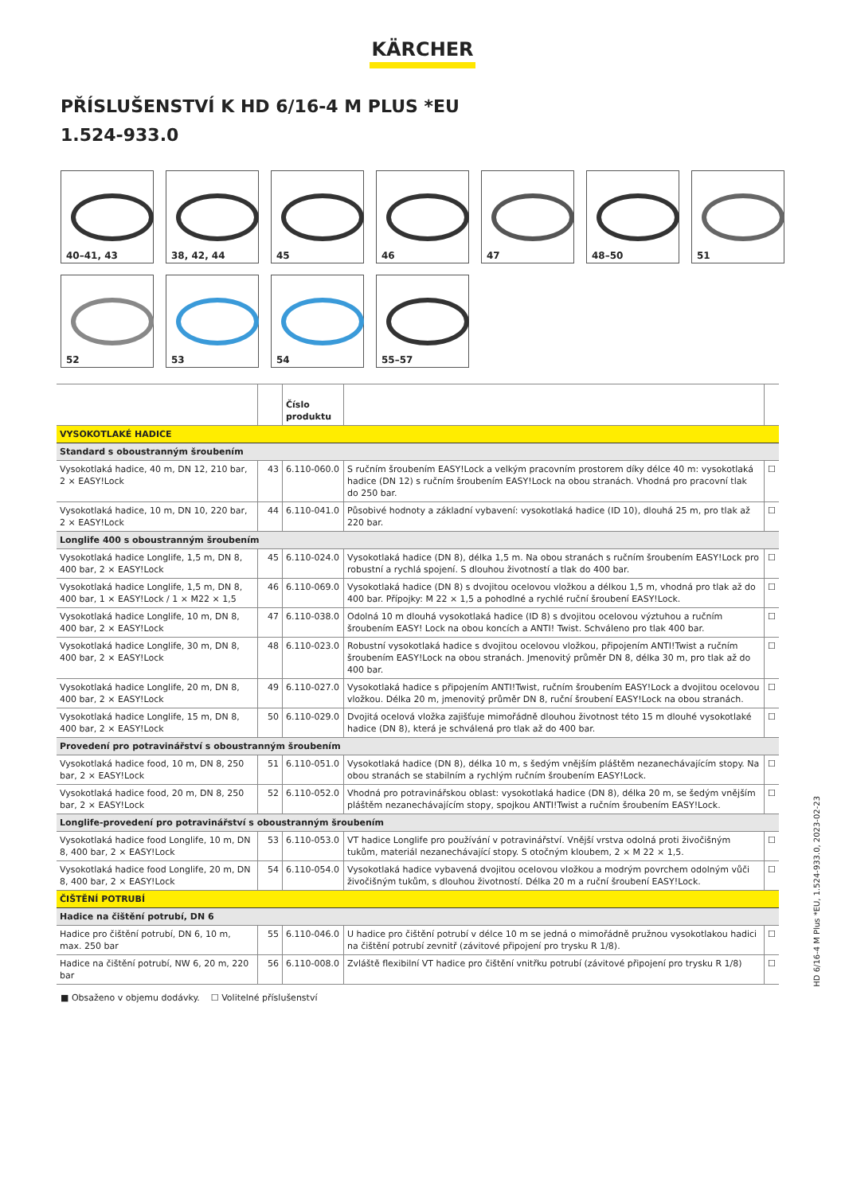KÄRCHER
PŘÍSLUŠENSTVÍ K HD 6/16-4 M PLUS *EU
1.524-933.0
40–41, 43
38, 42, 44
45
46
47
48–50
51
52
53
54
55–57
| | | Číslo produktu | | |
| --- | --- | --- | --- | --- |
| VYSOKOTLAKÉ HADICE | | | | |
| Standard s oboustranným šroubením | | | | |
| Vysokotlaká hadice, 40 m, DN 12, 210 bar, 2 × EASY!Lock | 43 | 6.110-060.0 | S ručním šroubením EASY!Lock a velkým pracovním prostorem díky délce 40 m: vysokotlaká hadice (DN 12) s ručním šroubením EASY!Lock na obou stranách. Vhodná pro pracovní tlak do 250 bar. | ☐ |
| Vysokotlaká hadice, 10 m, DN 10, 220 bar, 2 × EASY!Lock | 44 | 6.110-041.0 | Působivé hodnoty a základní vybavení: vysokotlaká hadice (ID 10), dlouhá 25 m, pro tlak až 220 bar. | ☐ |
| Longlife 400 s oboustranným šroubením | | | | |
| Vysokotlaká hadice Longlife, 1,5 m, DN 8, 400 bar, 2 × EASY!Lock | 45 | 6.110-024.0 | Vysokotlaká hadice (DN 8), délka 1,5 m. Na obou stranách s ručním šroubením EASY!Lock pro robustní a rychlá spojení. S dlouhou životností a tlak do 400 bar. | ☐ |
| Vysokotlaká hadice Longlife, 1,5 m, DN 8, 400 bar, 1 × EASY!Lock / 1 × M22 × 1,5 | 46 | 6.110-069.0 | Vysokotlaká hadice (DN 8) s dvojitou ocelovou vložkou a délkou 1,5 m, vhodná pro tlak až do 400 bar. Přípojky: M 22 × 1,5 a pohodlné a rychlé ruční šroubení EASY!Lock. | ☐ |
| Vysokotlaká hadice Longlife, 10 m, DN 8, 400 bar, 2 × EASY!Lock | 47 | 6.110-038.0 | Odolná 10 m dlouhá vysokotlaká hadice (ID 8) s dvojitou ocelovou výztuhou a ručním šroubením EASY! Lock na obou koncích a ANTI! Twist. Schváleno pro tlak 400 bar. | ☐ |
| Vysokotlaká hadice Longlife, 30 m, DN 8, 400 bar, 2 × EASY!Lock | 48 | 6.110-023.0 | Robustní vysokotlaká hadice s dvojitou ocelovou vložkou, připojením ANTI!Twist a ručním šroubením EASY!Lock na obou stranách. Jmenovitý průměr DN 8, délka 30 m, pro tlak až do 400 bar. | ☐ |
| Vysokotlaká hadice Longlife, 20 m, DN 8, 400 bar, 2 × EASY!Lock | 49 | 6.110-027.0 | Vysokotlaká hadice s připojením ANTI!Twist, ručním šroubením EASY!Lock a dvojitou ocelovou vložkou. Délka 20 m, jmenovitý průměr DN 8, ruční šroubení EASY!Lock na obou stranách. | ☐ |
| Vysokotlaká hadice Longlife, 15 m, DN 8, 400 bar, 2 × EASY!Lock | 50 | 6.110-029.0 | Dvojitá ocelová vložka zajišťuje mimořádně dlouhou životnost této 15 m dlouhé vysokotlaké hadice (DN 8), která je schválená pro tlak až do 400 bar. | ☐ |
| Provedení pro potravinářství s oboustranným šroubením | | | | |
| Vysokotlaká hadice food, 10 m, DN 8, 250 bar, 2 × EASY!Lock | 51 | 6.110-051.0 | Vysokotlaká hadice (DN 8), délka 10 m, s šedým vnějším pláštěm nezanechávajícím stopy. Na obou stranách se stabilním a rychlým ručním šroubením EASY!Lock. | ☐ |
| Vysokotlaká hadice food, 20 m, DN 8, 250 bar, 2 × EASY!Lock | 52 | 6.110-052.0 | Vhodná pro potravinářskou oblast: vysokotlaká hadice (DN 8), délka 20 m, se šedým vnějším pláštěm nezanechávajícím stopy, spojkou ANTI!Twist a ručním šroubením EASY!Lock. | ☐ |
| Longlife-provedení pro potravinářství s oboustranným šroubením | | | | |
| Vysokotlaká hadice food Longlife, 10 m, DN 8, 400 bar, 2 × EASY!Lock | 53 | 6.110-053.0 | VT hadice Longlife pro používání v potravinářství. Vnější vrstva odolná proti živočišným tukům, materiál nezanechávající stopy. S otočným kloubem, 2 × M 22 × 1,5. | ☐ |
| Vysokotlaká hadice food Longlife, 20 m, DN 8, 400 bar, 2 × EASY!Lock | 54 | 6.110-054.0 | Vysokotlaká hadice vybavená dvojitou ocelovou vložkou a modrým povrchem odolným vůči živočišným tukům, s dlouhou životností. Délka 20 m a ruční šroubení EASY!Lock. | ☐ |
| ČIŠTĚNÍ POTRUBÍ | | | | |
| Hadice na čištění potrubí, DN 6 | | | | |
| Hadice pro čištění potrubí, DN 6, 10 m, max. 250 bar | 55 | 6.110-046.0 | U hadice pro čištění potrubí v délce 10 m se jedná o mimořádně pružnou vysokotlakou hadici na čištění potrubí zevnitř (závitové připojení pro trysku R 1/8). | ☐ |
| Hadice na čištění potrubí, NW 6, 20 m, 220 bar | 56 | 6.110-008.0 | Zvláště flexibilní VT hadice pro čištění vnitřku potrubí (závitové připojení pro trysku R 1/8) | ☐ |
■ Obsaženo v objemu dodávky. ☐ Volitelné příslušenství
HD 6/16-4 M Plus *EU, 1.524-933.0, 2023-02-23